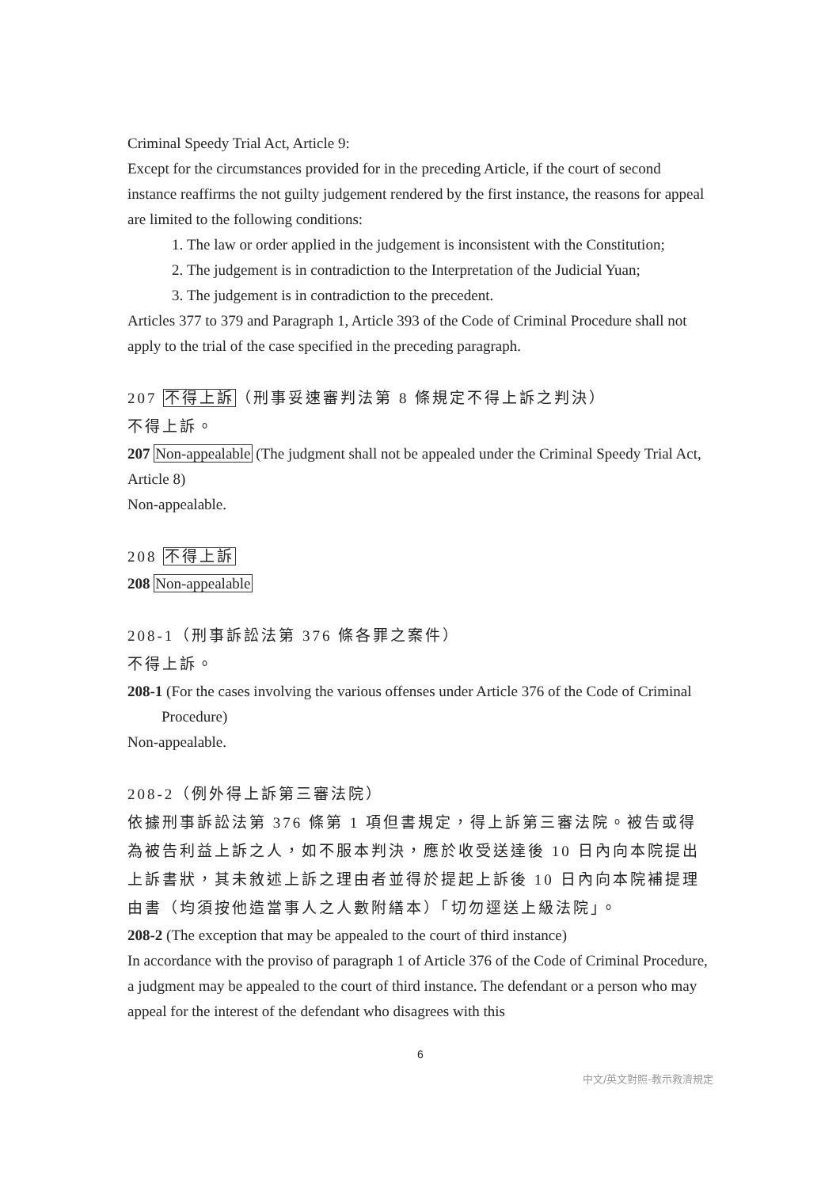Criminal Speedy Trial Act, Article 9:
Except for the circumstances provided for in the preceding Article, if the court of second instance reaffirms the not guilty judgement rendered by the first instance, the reasons for appeal are limited to the following conditions:
1. The law or order applied in the judgement is inconsistent with the Constitution;
2. The judgement is in contradiction to the Interpretation of the Judicial Yuan;
3. The judgement is in contradiction to the precedent.
Articles 377 to 379 and Paragraph 1, Article 393 of the Code of Criminal Procedure shall not apply to the trial of the case specified in the preceding paragraph.
207 不得上訴（刑事妥速審判法第 8 條規定不得上訴之判決）
不得上訴。
207 Non-appealable (The judgment shall not be appealed under the Criminal Speedy Trial Act, Article 8)
Non-appealable.
208 不得上訴
208 Non-appealable
208-1（刑事訴訟法第 376 條各罪之案件）
不得上訴。
208-1 (For the cases involving the various offenses under Article 376 of the Code of Criminal Procedure)
Non-appealable.
208-2（例外得上訴第三審法院）
依據刑事訴訟法第 376 條第 1 項但書規定，得上訴第三審法院。被告或得為被告利益上訴之人，如不服本判決，應於收受送達後 10 日內向本院提出上訴書狀，其未敘述上訴之理由者並得於提起上訴後 10 日內向本院補提理由書（均須按他造當事人之人數附繕本）「切勿逕送上級法院」。
208-2 (The exception that may be appealed to the court of third instance)
In accordance with the proviso of paragraph 1 of Article 376 of the Code of Criminal Procedure, a judgment may be appealed to the court of third instance. The defendant or a person who may appeal for the interest of the defendant who disagrees with this
6
中文/英文對照-教示救濟規定